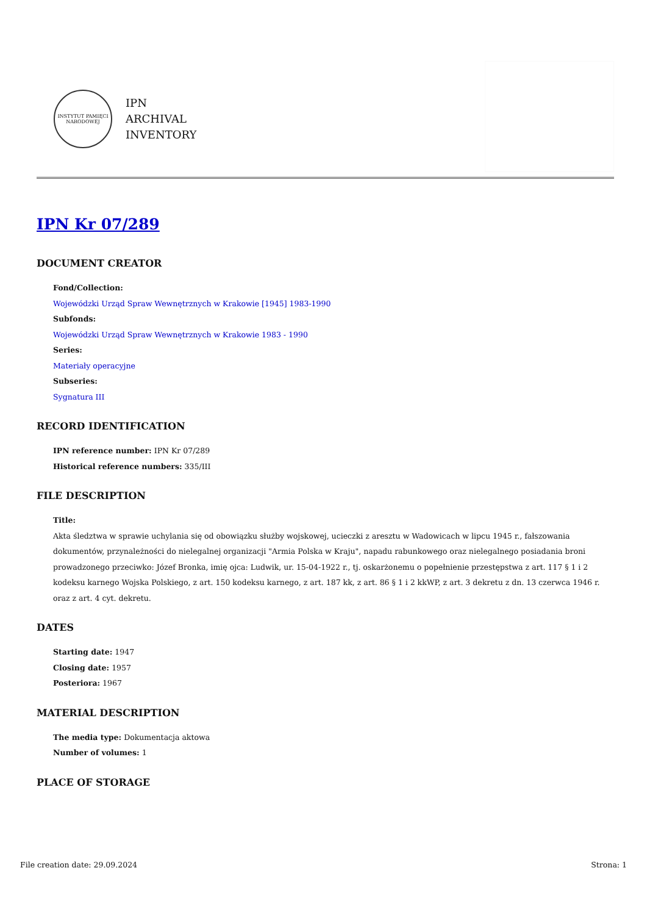INSTYTUT PAMIĘCI NARODOWEJ
IPN
ARCHIVAL
INVENTORY
IPN Kr 07/289
DOCUMENT CREATOR
Fond/Collection:
Wojewódzki Urząd Spraw Wewnętrznych w Krakowie [1945] 1983-1990
Subfonds:
Wojewódzki Urząd Spraw Wewnętrznych w Krakowie 1983 - 1990
Series:
Materiały operacyjne
Subseries:
Sygnatura III
RECORD IDENTIFICATION
IPN reference number: IPN Kr 07/289
Historical reference numbers: 335/III
FILE DESCRIPTION
Title:
Akta śledztwa w sprawie uchylania się od obowiązku służby wojskowej, ucieczki z aresztu w Wadowicach w lipcu 1945 r., fałszowania dokumentów, przynależności do nielegalnej organizacji "Armia Polska w Kraju", napadu rabunkowego oraz nielegalnego posiadania broni prowadzonego przeciwko: Józef Bronka, imię ojca: Ludwik, ur. 15-04-1922 r., tj. oskarżonemu o popełnienie przestępstwa z art. 117 § 1 i 2 kodeksu karnego Wojska Polskiego, z art. 150 kodeksu karnego, z art. 187 kk, z art. 86 § 1 i 2 kkWP, z art. 3 dekretu z dn. 13 czerwca 1946 r. oraz z art. 4 cyt. dekretu.
DATES
Starting date: 1947
Closing date: 1957
Posteriora: 1967
MATERIAL DESCRIPTION
The media type: Dokumentacja aktowa
Number of volumes: 1
PLACE OF STORAGE
File creation date: 29.09.2024 Strona: 1